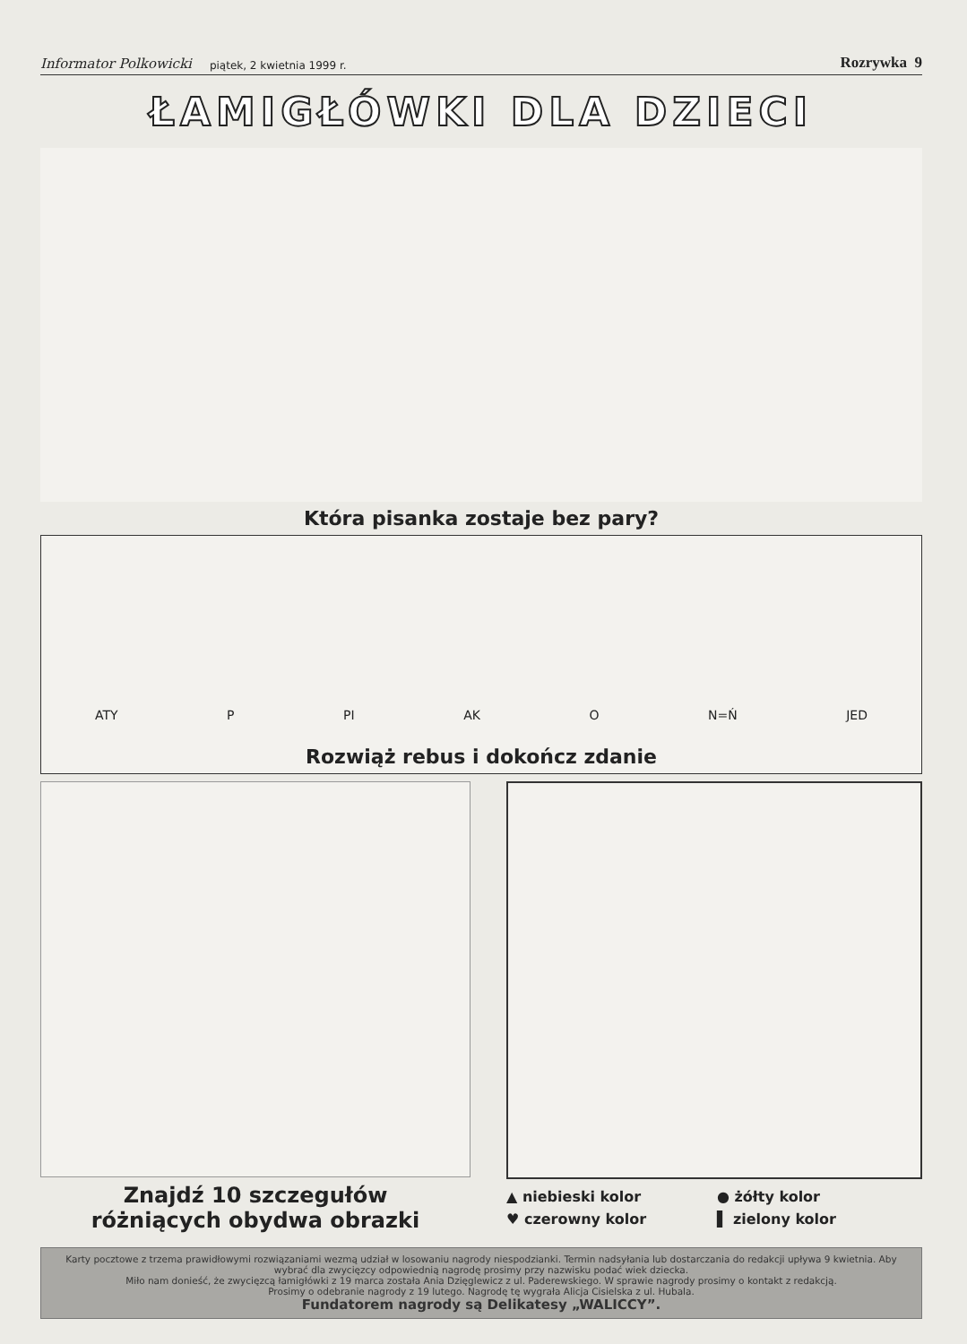Informator Polkowicki piątek, 2 kwietnia 1999 r. Rozrywka 9
ŁAMIGŁÓWKI DLA DZIECI
Która pisanka zostaje bez pary?
ATY P PI AK O N=Ń JED
Rozwiąż rebus i dokończ zdanie
Znajdź 10 szczegułów
różniących obydwa obrazki
▲ niebieski kolor ● żółty kolor ♥ czerowny kolor ▌ zielony kolor
Karty pocztowe z trzema prawidłowymi rozwiązaniami wezmą udział w losowaniu nagrody niespodzianki. Termin nadsyłania lub dostarczania do redakcji upływa 9 kwietnia. Aby wybrać dla zwycięzcy odpowiednią nagrodę prosimy przy nazwisku podać wiek dziecka.
Miło nam donieść, że zwycięzcą łamigłówki z 19 marca została Ania Dzięglewicz z ul. Paderewskiego. W sprawie nagrody prosimy o kontakt z redakcją.
Prosimy o odebranie nagrody z 19 lutego. Nagrodę tę wygrała Alicja Cisielska z ul. Hubala.
Fundatorem nagrody są Delikatesy „WALICCY”.